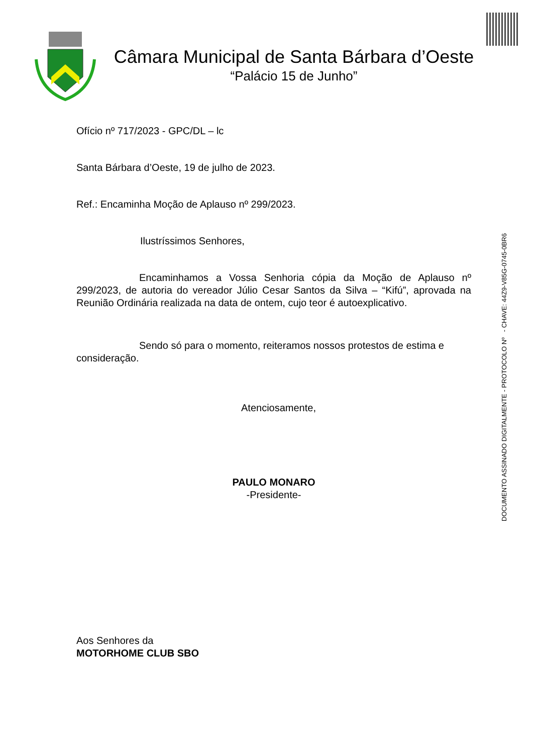Câmara Municipal de Santa Bárbara d’Oeste
“Palácio 15 de Junho”
Ofício nº 717/2023 - GPC/DL – lc
Santa Bárbara d’Oeste, 19 de julho de 2023.
Ref.: Encaminha Moção de Aplauso nº 299/2023.
Ilustríssimos Senhores,
Encaminhamos a Vossa Senhoria cópia da Moção de Aplauso nº 299/2023, de autoria do vereador Júlio Cesar Santos da Silva – “Kifú”, aprovada na Reunião Ordinária realizada na data de ontem, cujo teor é autoexplicativo.
Sendo só para o momento, reiteramos nossos protestos de estima e consideração.
Atenciosamente,
PAULO MONARO
-Presidente-
Aos Senhores da
MOTORHOME CLUB SBO
DOCUMENTO ASSINADO DIGITALMENTE - PROTOCOLO Nº - CHAVE: 44Z9-V85G-0745-0BR6